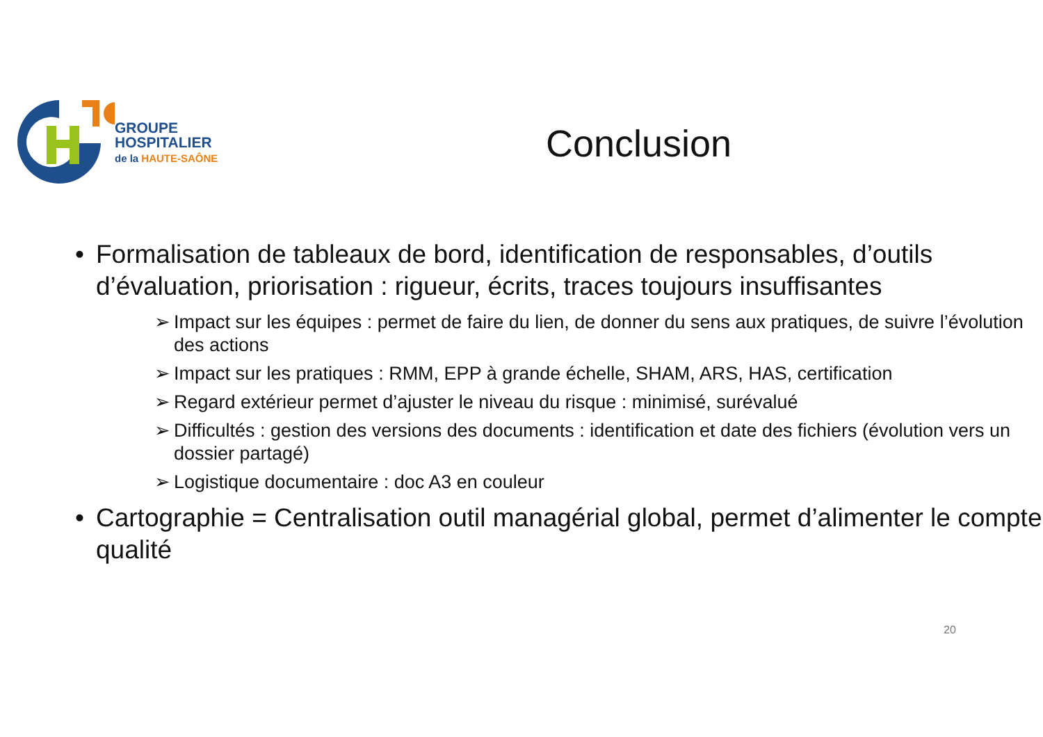GROUPE
HOSPITALIER
de la HAUTE-SAÔNE
Conclusion
• Formalisation de tableaux de bord, identification de responsables, d’outils d’évaluation, priorisation : rigueur, écrits, traces toujours insuffisantes
➢ Impact sur les équipes : permet de faire du lien, de donner du sens aux pratiques, de suivre l’évolution des actions
➢ Impact sur les pratiques : RMM, EPP à grande échelle, SHAM, ARS, HAS, certification
➢ Regard extérieur permet d’ajuster le niveau du risque : minimisé, surévalué
➢ Difficultés : gestion des versions des documents : identification et date des fichiers (évolution vers un dossier partagé)
➢ Logistique documentaire : doc A3 en couleur
• Cartographie = Centralisation outil managérial global, permet d’alimenter le compte qualité
20